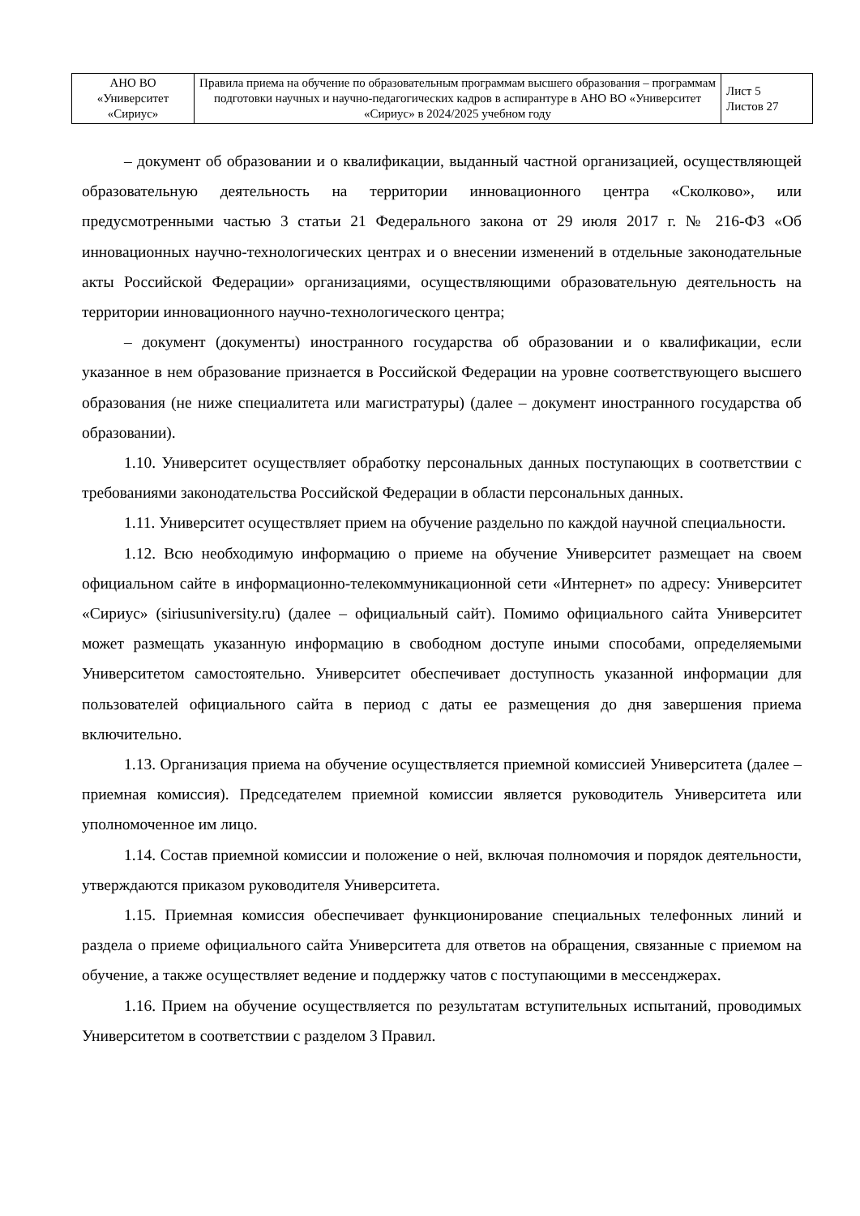| АНО ВО «Университет «Сириус» | Правила приема на обучение по образовательным программам высшего образования – программам подготовки научных и научно-педагогических кадров в аспирантуре в АНО ВО «Университет «Сириус» в 2024/2025 учебном году | Лист 5 Листов 27 |
– документ об образовании и о квалификации, выданный частной организацией, осуществляющей образовательную деятельность на территории инновационного центра «Сколково», или предусмотренными частью 3 статьи 21 Федерального закона от 29 июля 2017 г. № 216-ФЗ «Об инновационных научно-технологических центрах и о внесении изменений в отдельные законодательные акты Российской Федерации» организациями, осуществляющими образовательную деятельность на территории инновационного научно-технологического центра;
– документ (документы) иностранного государства об образовании и о квалификации, если указанное в нем образование признается в Российской Федерации на уровне соответствующего высшего образования (не ниже специалитета или магистратуры) (далее – документ иностранного государства об образовании).
1.10. Университет осуществляет обработку персональных данных поступающих в соответствии с требованиями законодательства Российской Федерации в области персональных данных.
1.11. Университет осуществляет прием на обучение раздельно по каждой научной специальности.
1.12. Всю необходимую информацию о приеме на обучение Университет размещает на своем официальном сайте в информационно-телекоммуникационной сети «Интернет» по адресу: Университет «Сириус» (siriusuniversity.ru) (далее – официальный сайт). Помимо официального сайта Университет может размещать указанную информацию в свободном доступе иными способами, определяемыми Университетом самостоятельно. Университет обеспечивает доступность указанной информации для пользователей официального сайта в период с даты ее размещения до дня завершения приема включительно.
1.13. Организация приема на обучение осуществляется приемной комиссией Университета (далее – приемная комиссия). Председателем приемной комиссии является руководитель Университета или уполномоченное им лицо.
1.14. Состав приемной комиссии и положение о ней, включая полномочия и порядок деятельности, утверждаются приказом руководителя Университета.
1.15. Приемная комиссия обеспечивает функционирование специальных телефонных линий и раздела о приеме официального сайта Университета для ответов на обращения, связанные с приемом на обучение, а также осуществляет ведение и поддержку чатов с поступающими в мессенджерах.
1.16. Прием на обучение осуществляется по результатам вступительных испытаний, проводимых Университетом в соответствии с разделом 3 Правил.